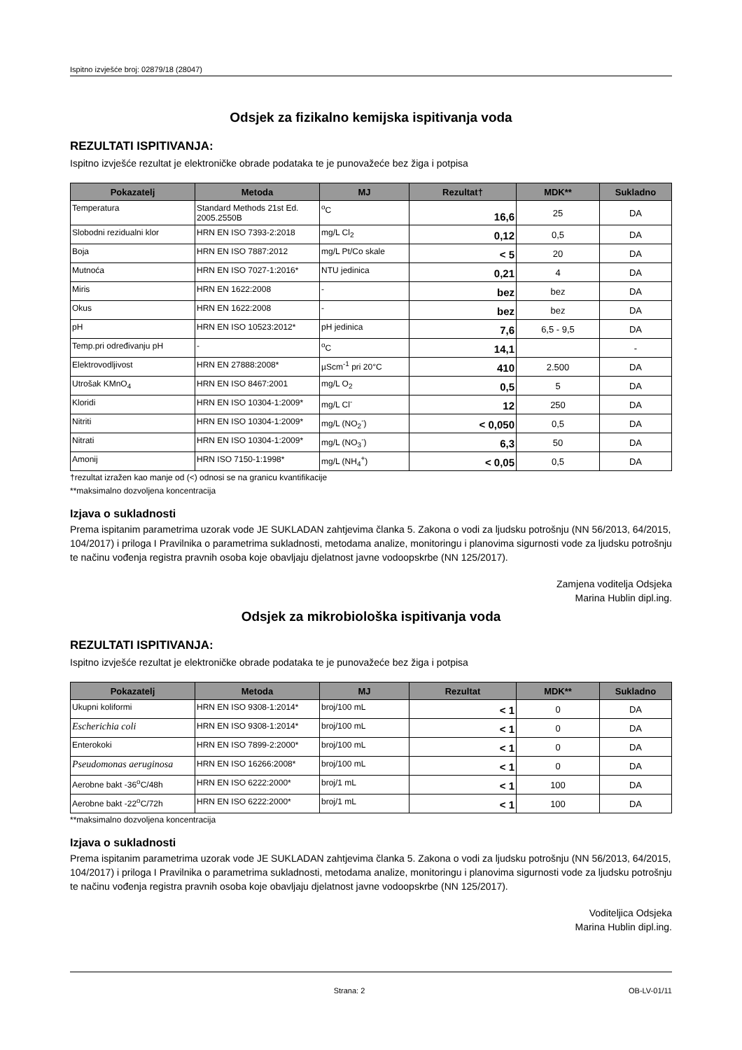Ispitno izvješće broj: 02879/18 (28047)
Odsjek za fizikalno kemijska ispitivanja voda
REZULTATI ISPITIVANJA:
Ispitno izvješće rezultat je elektroničke obrade podataka te je punovažeće bez žiga i potpisa
| Pokazatelj | Metoda | MJ | Rezultat† | MDK** | Sukladno |
| --- | --- | --- | --- | --- | --- |
| Temperatura | Standard Methods 21st Ed. 2005.2550B | <sup>o</sup> C | 16,6 | 25 | DA |
| Slobodni rezidualni klor | HRN EN ISO 7393-2:2018 | mg/L Cl<sub>2</sub> | 0,12 | 0,5 | DA |
| Boja | HRN EN ISO 7887:2012 | mg/L Pt/Co skale | < 5 | 20 | DA |
| Mutnoća | HRN EN ISO 7027-1:2016* | NTU jedinica | 0,21 | 4 | DA |
| Miris | HRN EN 1622:2008 | - | bez | bez | DA |
| Okus | HRN EN 1622:2008 | - | bez | bez | DA |
| pH | HRN EN ISO 10523:2012* | pH jedinica | 7,6 | 6,5 - 9,5 | DA |
| Temp.pri određivanju pH | - | <sup>o</sup> C | 14,1 | | - |
| Elektrovodljivost | HRN EN 27888:2008* | µScm<sup>-1</sup> pri 20°C | 410 | 2.500 | DA |
| Utrošak KMnO<sub>4</sub> | HRN EN ISO 8467:2001 | mg/L O<sub>2</sub> | 0,5 | 5 | DA |
| Kloridi | HRN EN ISO 10304-1:2009* | mg/L Cl<sup>-</sup> | 12 | 250 | DA |
| Nitriti | HRN EN ISO 10304-1:2009* | mg/L (NO<sub>2</sub><sup>-</sup>) | < 0,050 | 0,5 | DA |
| Nitrati | HRN EN ISO 10304-1:2009* | mg/L (NO<sub>3</sub><sup>-</sup>) | 6,3 | 50 | DA |
| Amonij | HRN ISO 7150-1:1998* | mg/L (NH<sub>4</sub><sup>+</sup>) | < 0,05 | 0,5 | DA |
†rezultat izražen kao manje od (<) odnosi se na granicu kvantifikacije
**maksimalno dozvoljena koncentracija
Izjava o sukladnosti
Prema ispitanim parametrima uzorak vode JE SUKLADAN zahtjevima članka 5. Zakona o vodi za ljudsku potrošnju (NN 56/2013, 64/2015, 104/2017) i priloga I Pravilnika o parametrima sukladnosti, metodama analize, monitoringu i planovima sigurnosti vode za ljudsku potrošnju te načinu vođenja registra pravnih osoba koje obavljaju djelatnost javne vodoopskrbe (NN 125/2017).
Zamjena voditelja Odsjeka
Marina Hublin dipl.ing.
Odsjek za mikrobiološka ispitivanja voda
REZULTATI ISPITIVANJA:
Ispitno izvješće rezultat je elektroničke obrade podataka te je punovažeće bez žiga i potpisa
| Pokazatelj | Metoda | MJ | Rezultat | MDK** | Sukladno |
| --- | --- | --- | --- | --- | --- |
| Ukupni koliformi | HRN EN ISO 9308-1:2014* | broj/100 mL | < 1 | 0 | DA |
| Escherichia coli | HRN EN ISO 9308-1:2014* | broj/100 mL | < 1 | 0 | DA |
| Enterokoki | HRN EN ISO 7899-2:2000* | broj/100 mL | < 1 | 0 | DA |
| Pseudomonas aeruginosa | HRN EN ISO 16266:2008* | broj/100 mL | < 1 | 0 | DA |
| Aerobne bakt -36<sup>o</sup>C/48h | HRN EN ISO 6222:2000* | broj/1 mL | < 1 | 100 | DA |
| Aerobne bakt -22<sup>o</sup>C/72h | HRN EN ISO 6222:2000* | broj/1 mL | < 1 | 100 | DA |
**maksimalno dozvoljena koncentracija
Izjava o sukladnosti
Prema ispitanim parametrima uzorak vode JE SUKLADAN zahtjevima članka 5. Zakona o vodi za ljudsku potrošnju (NN 56/2013, 64/2015, 104/2017) i priloga I Pravilnika o parametrima sukladnosti, metodama analize, monitoringu i planovima sigurnosti vode za ljudsku potrošnju te načinu vođenja registra pravnih osoba koje obavljaju djelatnost javne vodoopskrbe (NN 125/2017).
Voditeljica Odsjeka
Marina Hublin dipl.ing.
Strana: 2 OB-LV-01/11